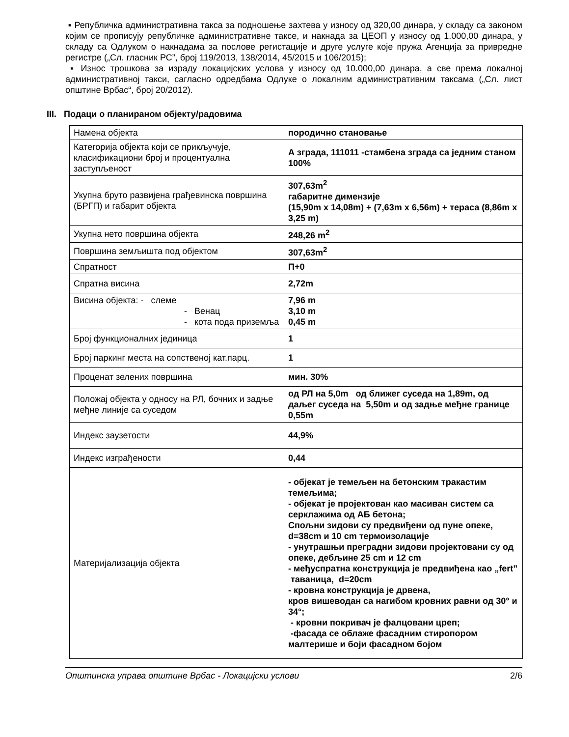▪ Републичка административна такса за подношење захтева у износу од 320,00 динара, у складу са законом којим се прописују републичке административне таксе, и накнада за ЦЕОП у износу од 1.000,00 динара, у складу са Одлуком о накнадама за послове регистације и друге услуге које пружа Агенција за привредне регистре („Сл. гласник РС”, број 119/2013, 138/2014, 45/2015 и 106/2015);
▪ Износ трошкова за израду локацијских услова у износу од 10.000,00 динара, а све према локалној административној такси, сагласно одредбама Одлуке о локалним административним таксама („Сл. лист општине Врбас“, број 20/2012).
III. Подаци о планираном објекту/радовима
| Намена објекта | породично становање |
| Категорија објекта који се прикључује, класификациони број и процентуална заступљеност | А зграда, 111011 -стамбена зграда са једним станом 100% |
| Укупна бруто развијена грађевинска површина (БРГП) и габарит објекта | 307,63m<sup>2</sup> габаритне димензије (15,90m x 14,08m) + (7,63m x 6,56m) + тераса (8,86m x 3,25 m) |
| Укупна нето површина објекта | 248,26 m<sup>2</sup> |
| Површина земљишта под објектом | 307,63m<sup>2</sup> |
| Спратност | П+0 |
| Спратна висина | 2,72m |
| Висина објекта: - слеме - Венац - кота пода приземља | 7,96 m 3,10 m 0,45 m |
| Број функционалних јединица | 1 |
| Број паркинг места на сопственој кат.парц. | 1 |
| Проценат зелених површина | мин. 30% |
| Положај објекта у односу на РЛ, бочних и задње међне линије са суседом | од РЛ на 5,0m од ближег суседа на 1,89m, од даљег суседа на 5,50m и од задње међне границе 0,55m |
| Индекс заузетости | 44,9% |
| Индекс изграђености | 0,44 |
| Материјализација објекта | - објекат је темељен на бетонским тракастим темељима; - објекат је пројектован као масиван систем са серклажима од АБ бетона; Спољни зидови су предвиђени од пуне опеке, d=38cm и 10 cm термоизолације - унутрашњи преградни зидови пројектовани су од опеке, дебљине 25 cm и 12 cm - међуспратна конструкција је предвиђена као „fert” таваница, d=20cm - кровна конструкција је дрвена, кров вишеводан са нагибом кровних равни од 30° и 34°; - кровни покривач је фалцовани цреп; -фасада се облаже фасадним стиропором малтерише и боји фасадном бојом |
Општинска управа општине Врбас - Локацијски услови 2/6